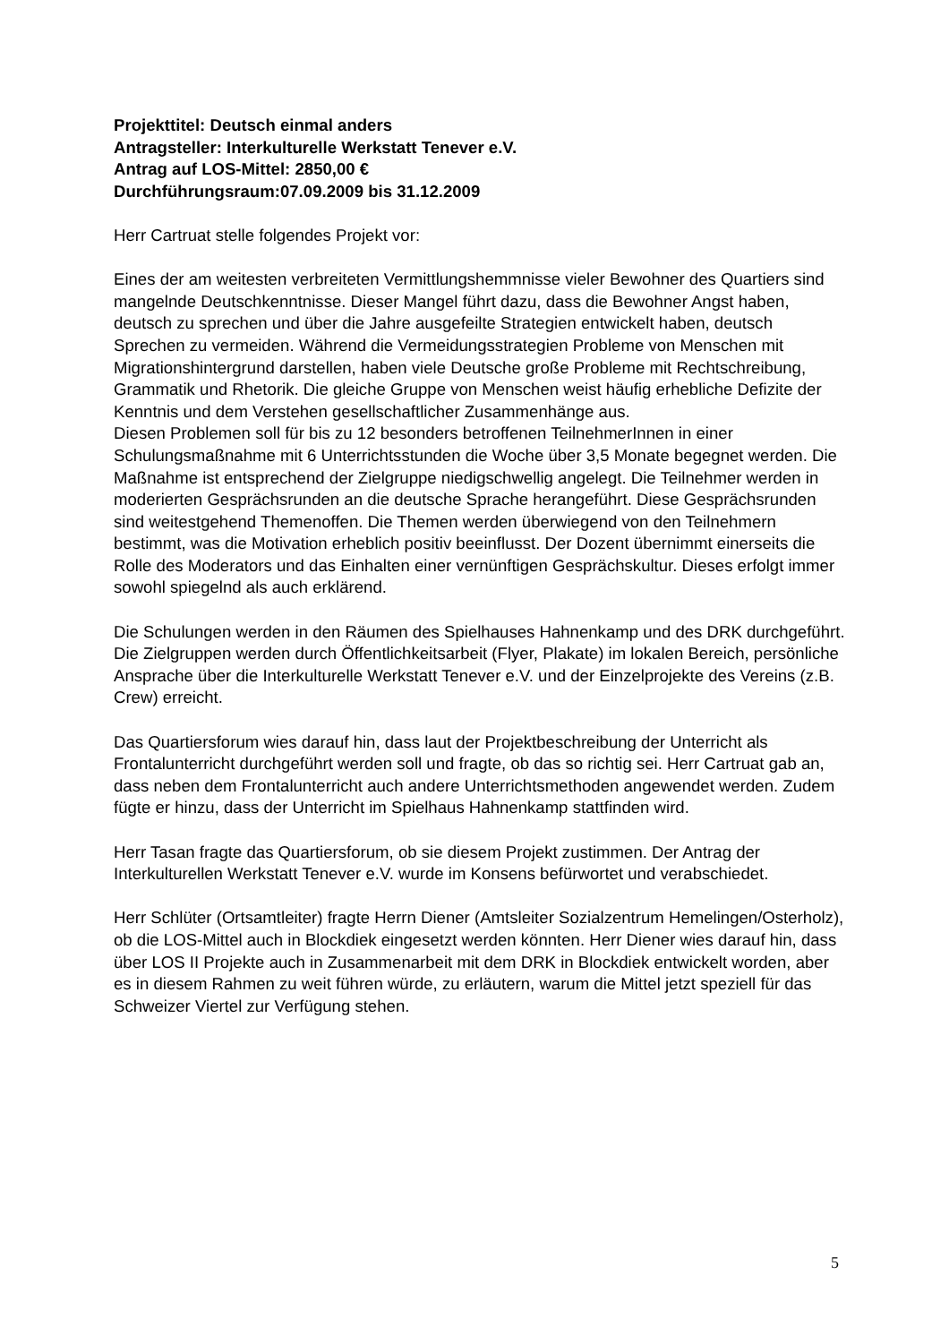Projekttitel: Deutsch einmal anders
Antragsteller: Interkulturelle Werkstatt Tenever e.V.
Antrag auf LOS-Mittel: 2850,00 €
Durchführungsraum:07.09.2009 bis 31.12.2009
Herr Cartruat stelle folgendes Projekt vor:
Eines der am weitesten verbreiteten Vermittlungshemmnisse vieler Bewohner des Quartiers sind mangelnde Deutschkenntnisse. Dieser Mangel führt dazu, dass die Bewohner Angst haben, deutsch zu sprechen und über die Jahre ausgefeilte Strategien entwickelt haben, deutsch Sprechen zu vermeiden. Während die Vermeidungsstrategien Probleme von Menschen mit Migrationshintergrund darstellen, haben viele Deutsche große Probleme mit Rechtschreibung, Grammatik und Rhetorik. Die gleiche Gruppe von Menschen weist häufig erhebliche Defizite der Kenntnis und dem Verstehen gesellschaftlicher Zusammenhänge aus.
Diesen Problemen soll für bis zu 12 besonders betroffenen TeilnehmerInnen in einer Schulungsmaßnahme mit 6 Unterrichtsstunden die Woche über 3,5 Monate begegnet werden. Die Maßnahme ist entsprechend der Zielgruppe niedigschwellig angelegt. Die Teilnehmer werden in moderierten Gesprächsrunden an die deutsche Sprache herangeführt. Diese Gesprächsrunden sind weitestgehend Themenoffen. Die Themen werden überwiegend von den Teilnehmern bestimmt, was die Motivation erheblich positiv beeinflusst. Der Dozent übernimmt einerseits die Rolle des Moderators und das Einhalten einer vernünftigen Gesprächskultur. Dieses erfolgt immer sowohl spiegelnd als auch erklärend.
Die Schulungen werden in den Räumen des Spielhauses Hahnenkamp und des DRK durchgeführt. Die Zielgruppen werden durch Öffentlichkeitsarbeit (Flyer, Plakate) im lokalen Bereich, persönliche Ansprache über die Interkulturelle Werkstatt Tenever e.V. und der Einzelprojekte des Vereins (z.B. Crew) erreicht.
Das Quartiersforum wies darauf hin, dass laut der Projektbeschreibung der Unterricht als Frontalunterricht durchgeführt werden soll und fragte, ob das so richtig sei. Herr Cartruat gab an, dass neben dem Frontalunterricht auch andere Unterrichtsmethoden angewendet werden. Zudem fügte er hinzu, dass der Unterricht im Spielhaus Hahnenkamp stattfinden wird.
Herr Tasan fragte das Quartiersforum, ob sie diesem Projekt zustimmen. Der Antrag der Interkulturellen Werkstatt Tenever e.V. wurde im Konsens befürwortet und verabschiedet.
Herr Schlüter (Ortsamtleiter) fragte Herrn Diener (Amtsleiter Sozialzentrum Hemelingen/Osterholz), ob die LOS-Mittel auch in Blockdiek eingesetzt werden könnten. Herr Diener wies darauf hin, dass über LOS II Projekte auch in Zusammenarbeit mit dem DRK in Blockdiek entwickelt worden, aber es in diesem Rahmen zu weit führen würde, zu erläutern, warum die Mittel jetzt speziell für das Schweizer Viertel zur Verfügung stehen.
5